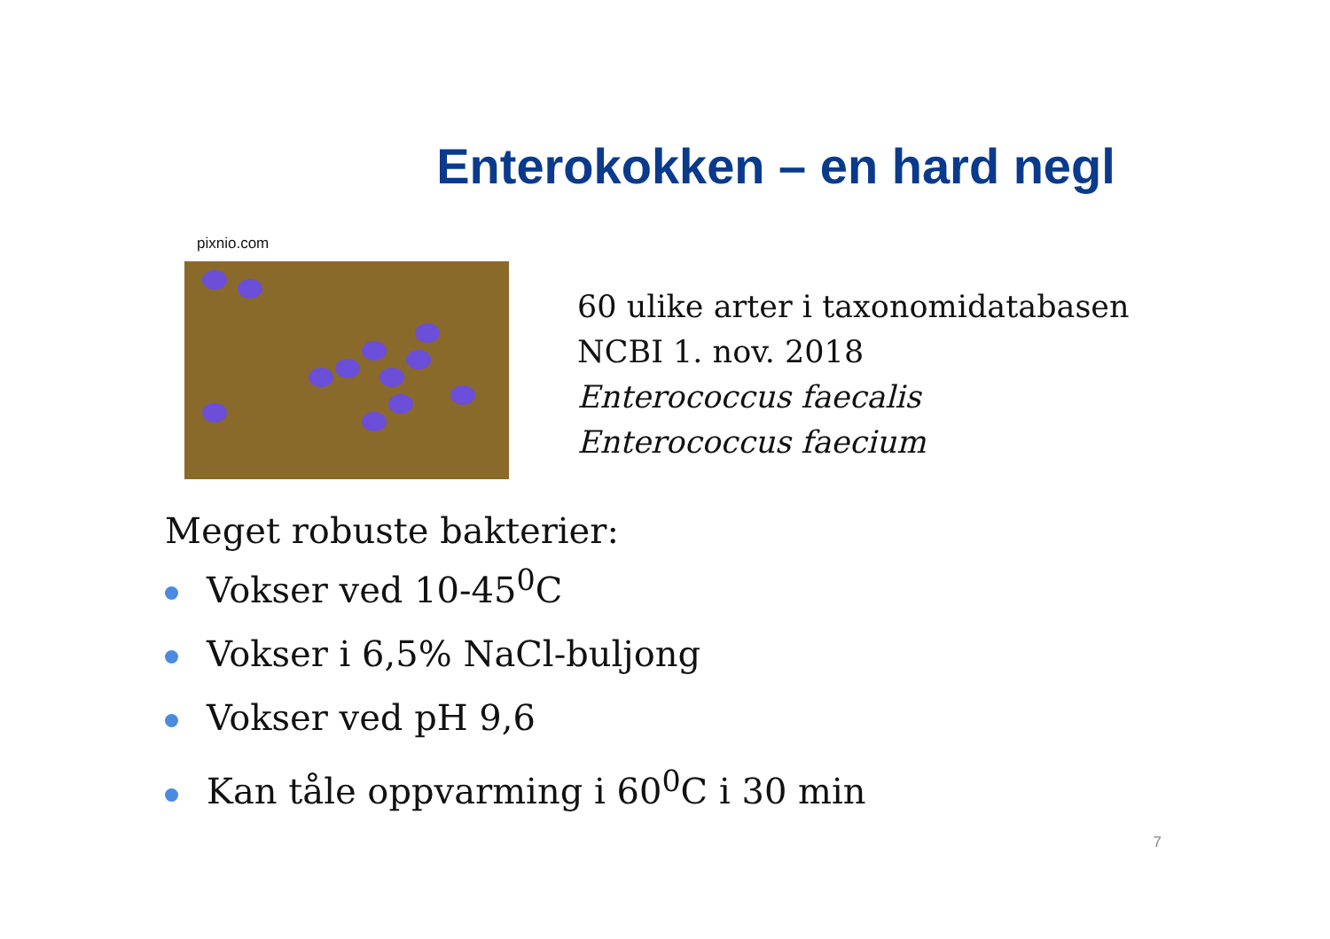Enterokokken – en hard negl
pixnio.com
60 ulike arter i taxonomidatabasen
NCBI 1. nov. 2018
Enterococcus faecalis
Enterococcus faecium
Meget robuste bakterier:
Vokser ved 10-45<sup>0</sup>C
Vokser i 6,5% NaCl-buljong
Vokser ved pH 9,6
Kan tåle oppvarming i 60<sup>0</sup>C i 30 min
7